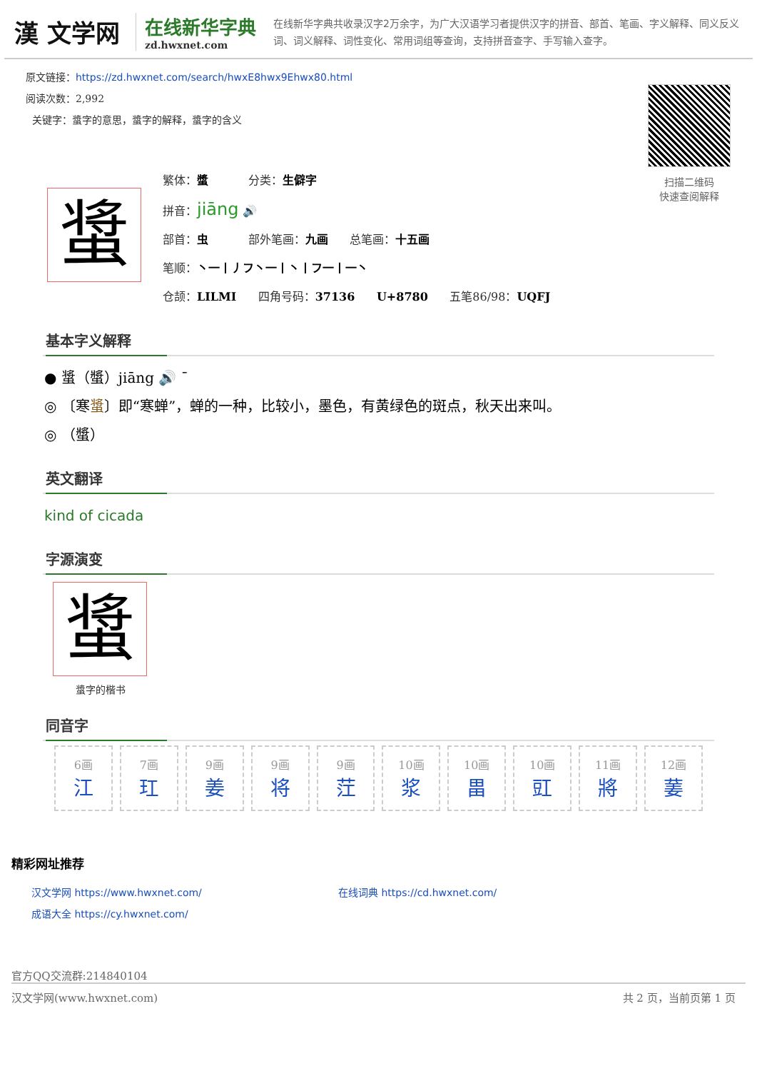漢 文学网
在线新华字典
zd.hwxnet.com
在线新华字典共收录汉字2万余字，为广大汉语学习者提供汉字的拼音、部首、笔画、字义解释、同义反义词、词义解释、词性变化、常用词组等查询，支持拼音查字、手写输入查字。
原文链接：https://zd.hwxnet.com/search/hwxE8hwx9Ehwx80.html
阅读次数：2,992
关键字：螀字的意思，螀字的解释，螀字的含义
扫描二维码
快速查阅解释
螀
繁体：螿 分类：生僻字
拼音：jiāng 🔊
部首：虫 部外笔画：九画 总笔画：十五画
笔顺：丶一丨丿フ丶一丨丶丨フ一丨一丶
仓颉：LILMI 四角号码：37136 U+8780 五笔86/98：UQFJ
基本字义解释
● 螀（螿）jiāng 🔊 ˉ
◎ 〔寒螀〕即“寒蝉”，蝉的一种，比较小，墨色，有黄绿色的斑点，秋天出来叫。
◎ （螿）
英文翻译
kind of cicada
字源演变
螀
螀字的楷书
同音字
| 6画 江 | 7画 玒 | 9画 姜 | 9画 将 | 9画 茳 | 10画 浆 | 10画 畕 | 10画 豇 | 11画 將 | 12画 葁 |
精彩网址推荐
汉文学网 https://www.hwxnet.com/
在线词典 https://cd.hwxnet.com/
成语大全 https://cy.hwxnet.com/
官方QQ交流群:214840104
汉文学网(www.hwxnet.com) 共 2 页，当前页第 1 页